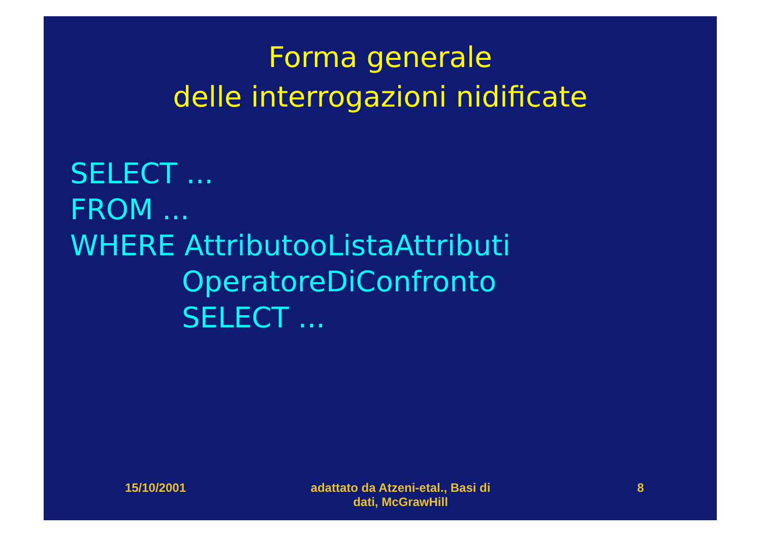Forma generale
delle interrogazioni nidificate
SELECT ...
FROM ...
WHERE AttributooListaAttributi
OperatoreDiConfronto
SELECT ...
15/10/2001 adattato da Atzeni-etal., Basi di
dati, McGrawHill
8